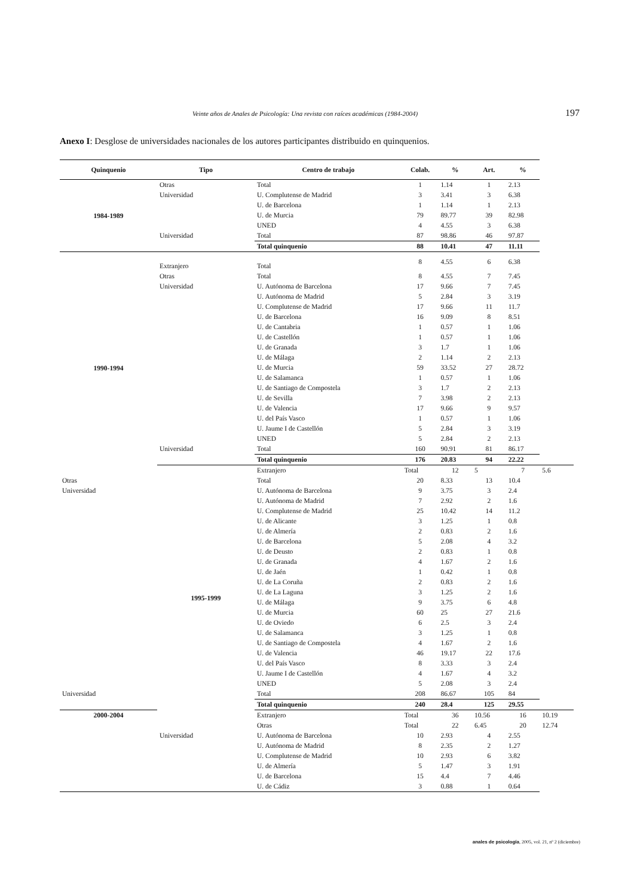Veinte años de Anales de Psicología: Una revista con raíces académicas (1984-2004) 197
Anexo I: Desglose de universidades nacionales de los autores participantes distribuido en quinquenios.
| Quinquenio | Tipo | Centro de trabajo | Colab. | % | Art. | % | |
| --- | --- | --- | --- | --- | --- | --- | --- |
| 1984-1989 | Otras | Total | 1 | 1.14 | 1 | 2.13 | |
| | Universidad | U. Complutense de Madrid | 3 | 3.41 | 3 | 6.38 | |
| | | U. de Barcelona | 1 | 1.14 | 1 | 2.13 | |
| | | U. de Murcia | 79 | 89.77 | 39 | 82.98 | |
| | | UNED | 4 | 4.55 | 3 | 6.38 | |
| | Universidad | Total | 87 | 98.86 | 46 | 97.87 | |
| | | Total quinquenio | 88 | 10.41 | 47 | 11.11 | |
| 1990-1994 | Extranjero | Total | 8 | 4.55 | 6 | 6.38 | |
| | Otras | Total | 8 | 4.55 | 7 | 7.45 | |
| | Universidad | U. Autónoma de Barcelona | 17 | 9.66 | 7 | 7.45 | |
| | | U. Autónoma de Madrid | 5 | 2.84 | 3 | 3.19 | |
| | | U. Complutense de Madrid | 17 | 9.66 | 11 | 11.7 | |
| | | U. de Barcelona | 16 | 9.09 | 8 | 8.51 | |
| | | U. de Cantabria | 1 | 0.57 | 1 | 1.06 | |
| | | U. de Castellón | 1 | 0.57 | 1 | 1.06 | |
| | | U. de Granada | 3 | 1.7 | 1 | 1.06 | |
| | | U. de Málaga | 2 | 1.14 | 2 | 2.13 | |
| | | U. de Murcia | 59 | 33.52 | 27 | 28.72 | |
| | | U. de Salamanca | 1 | 0.57 | 1 | 1.06 | |
| | | U. de Santiago de Compostela | 3 | 1.7 | 2 | 2.13 | |
| | | U. de Sevilla | 7 | 3.98 | 2 | 2.13 | |
| | | U. de Valencia | 17 | 9.66 | 9 | 9.57 | |
| | | U. del País Vasco | 1 | 0.57 | 1 | 1.06 | |
| | | U. Jaume I de Castellón | 5 | 2.84 | 3 | 3.19 | |
| | | UNED | 5 | 2.84 | 2 | 2.13 | |
| | Universidad | Total | 160 | 90.91 | 81 | 86.17 | |
| | | Total quinquenio | 176 | 20.83 | 94 | 22.22 | |
| | 1995-1999 | Extranjero | Total | 12 | 5 | 7 | 5.6 |
| Otras | | Total | 20 | 8.33 | 13 | 10.4 | |
| Universidad | | U. Autónoma de Barcelona | 9 | 3.75 | 3 | 2.4 | |
| | | U. Autónoma de Madrid | 7 | 2.92 | 2 | 1.6 | |
| | | U. Complutense de Madrid | 25 | 10.42 | 14 | 11.2 | |
| | | U. de Alicante | 3 | 1.25 | 1 | 0.8 | |
| | | U. de Almería | 2 | 0.83 | 2 | 1.6 | |
| | | U. de Barcelona | 5 | 2.08 | 4 | 3.2 | |
| | | U. de Deusto | 2 | 0.83 | 1 | 0.8 | |
| | | U. de Granada | 4 | 1.67 | 2 | 1.6 | |
| | | U. de Jaén | 1 | 0.42 | 1 | 0.8 | |
| | | U. de La Coruña | 2 | 0.83 | 2 | 1.6 | |
| | | U. de La Laguna | 3 | 1.25 | 2 | 1.6 | |
| | | U. de Málaga | 9 | 3.75 | 6 | 4.8 | |
| | | U. de Murcia | 60 | 25 | 27 | 21.6 | |
| | | U. de Oviedo | 6 | 2.5 | 3 | 2.4 | |
| | | U. de Salamanca | 3 | 1.25 | 1 | 0.8 | |
| | | U. de Santiago de Compostela | 4 | 1.67 | 2 | 1.6 | |
| | | U. de Valencia | 46 | 19.17 | 22 | 17.6 | |
| | | U. del País Vasco | 8 | 3.33 | 3 | 2.4 | |
| | | U. Jaume I de Castellón | 4 | 1.67 | 4 | 3.2 | |
| | | UNED | 5 | 2.08 | 3 | 2.4 | |
| Universidad | | Total | 208 | 86.67 | 105 | 84 | |
| | | Total quinquenio | 240 | 28.4 | 125 | 29.55 | |
| 2000-2004 | | Extranjero | Total | 36 | 10.56 | 16 | 10.19 |
| | | Otras | Total | 22 | 6.45 | 20 | 12.74 |
| | Universidad | U. Autónoma de Barcelona | 10 | 2.93 | 4 | 2.55 | |
| | | U. Autónoma de Madrid | 8 | 2.35 | 2 | 1.27 | |
| | | U. Complutense de Madrid | 10 | 2.93 | 6 | 3.82 | |
| | | U. de Almería | 5 | 1.47 | 3 | 1.91 | |
| | | U. de Barcelona | 15 | 4.4 | 7 | 4.46 | |
| | | U. de Cádiz | 3 | 0.88 | 1 | 0.64 | |
anales de psicología, 2005, vol. 21, nº 2 (diciembre)